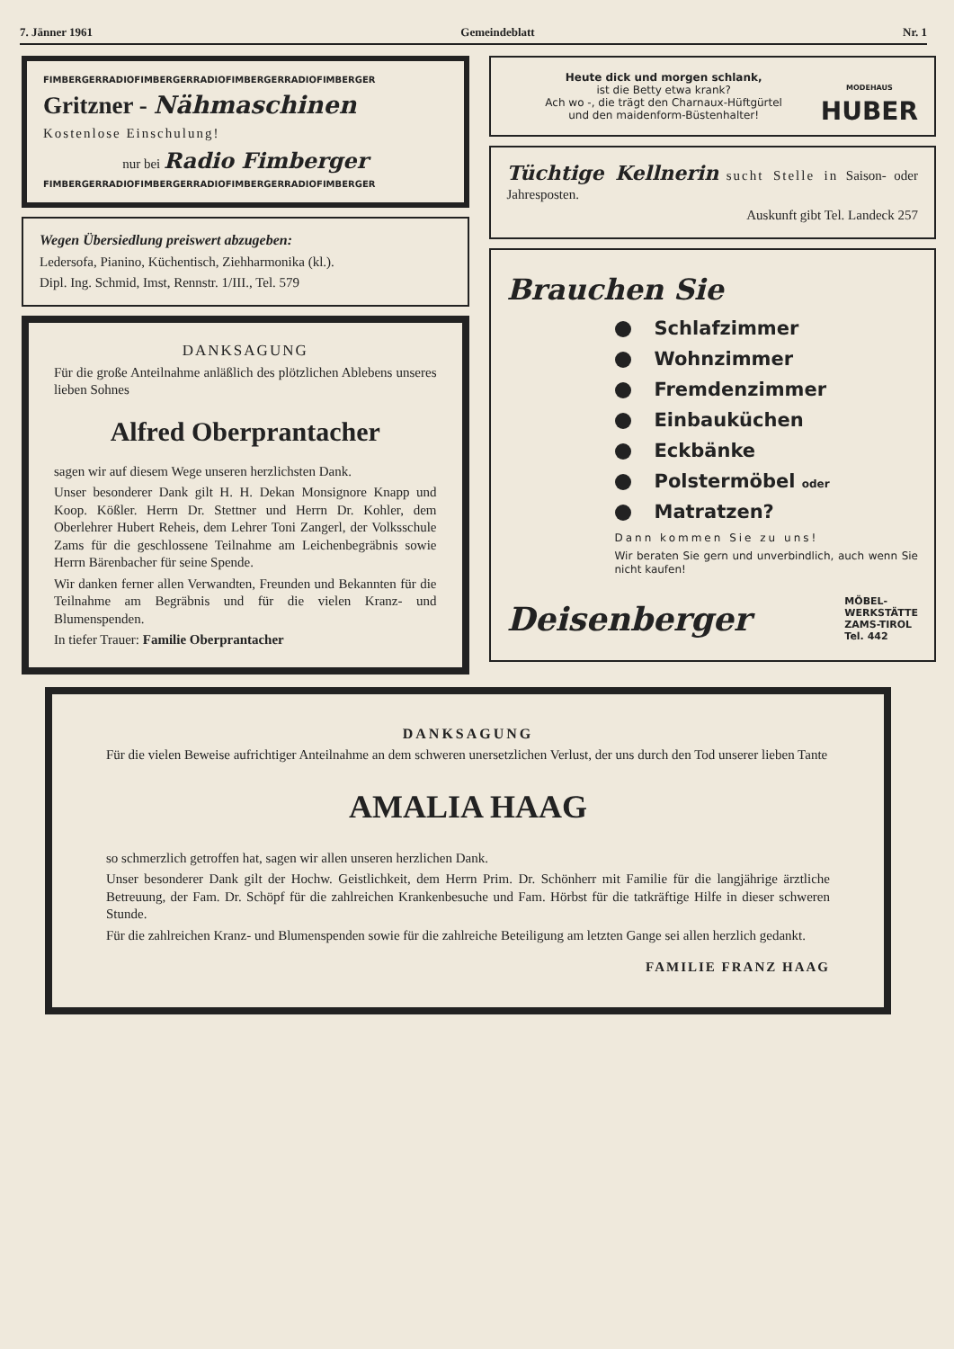7. Jänner 1961 Gemeindeblatt Nr. 1
FIMBERGERRADIOFIMBERGERRADIOFIMBERGERRADIOFIMBERGER
Gritzner - Nähmaschinen
Kostenlose Einschulung!
nur bei Radio Fimberger
FIMBERGERRADIOFIMBERGERRADIOFIMBERGERRADIOFIMBERGER
Wegen Übersiedlung preiswert abzugeben:
Ledersofa, Pianino, Küchentisch, Ziehharmonika (kl.).
Dipl. Ing. Schmid, Imst, Rennstr. 1/III., Tel. 579
DANKSAGUNG
Für die große Anteilnahme anläßlich des plötzlichen Ablebens unseres lieben Sohnes
Alfred Oberprantacher
sagen wir auf diesem Wege unseren herzlichsten Dank.
Unser besonderer Dank gilt H. H. Dekan Monsignore Knapp und Koop. Kößler. Herrn Dr. Stettner und Herrn Dr. Kohler, dem Oberlehrer Hubert Reheis, dem Lehrer Toni Zangerl, der Volksschule Zams für die geschlossene Teilnahme am Leichenbegräbnis sowie Herrn Bärenbacher für seine Spende.
Wir danken ferner allen Verwandten, Freunden und Bekannten für die Teilnahme am Begräbnis und für die vielen Kranz- und Blumenspenden.
In tiefer Trauer: Familie Oberprantacher
Heute dick und morgen schlank,
ist die Betty etwa krank?
Ach wo -, die trägt den Charnaux-Hüftgürtel
und den maidenform-Büstenhalter!
MODEHAUS
HUBER
Tüchtige Kellnerin sucht Stelle in Saison- oder Jahresposten.
Auskunft gibt Tel. Landeck 257
Brauchen Sie
Schlafzimmer
Wohnzimmer
Fremdenzimmer
Einbauküchen
Eckbänke
Polstermöbel oder
Matratzen?
Dann kommen Sie zu uns!
Wir beraten Sie gern und unverbindlich, auch wenn Sie nicht kaufen!
Deisenberger MÖBEL-
WERKSTÄTTE
ZAMS-TIROL
Tel. 442
DANKSAGUNG
Für die vielen Beweise aufrichtiger Anteilnahme an dem schweren unersetzlichen Verlust, der uns durch den Tod unserer lieben Tante
AMALIA HAAG
so schmerzlich getroffen hat, sagen wir allen unseren herzlichen Dank.
Unser besonderer Dank gilt der Hochw. Geistlichkeit, dem Herrn Prim. Dr. Schönherr mit Familie für die langjährige ärztliche Betreuung, der Fam. Dr. Schöpf für die zahlreichen Krankenbesuche und Fam. Hörbst für die tatkräftige Hilfe in dieser schweren Stunde.
Für die zahlreichen Kranz- und Blumenspenden sowie für die zahlreiche Beteiligung am letzten Gange sei allen herzlich gedankt.
FAMILIE FRANZ HAAG